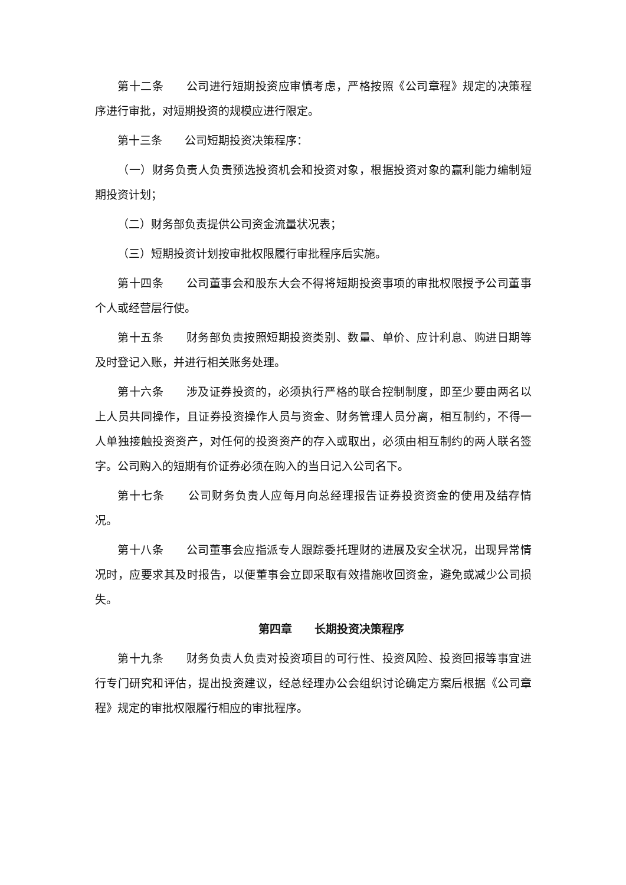第十二条 公司进行短期投资应审慎考虑，严格按照《公司章程》规定的决策程序进行审批，对短期投资的规模应进行限定。
第十三条 公司短期投资决策程序：
（一）财务负责人负责预选投资机会和投资对象，根据投资对象的赢利能力编制短期投资计划；
（二）财务部负责提供公司资金流量状况表；
（三）短期投资计划按审批权限履行审批程序后实施。
第十四条 公司董事会和股东大会不得将短期投资事项的审批权限授予公司董事个人或经营层行使。
第十五条 财务部负责按照短期投资类别、数量、单价、应计利息、购进日期等及时登记入账，并进行相关账务处理。
第十六条 涉及证券投资的，必须执行严格的联合控制制度，即至少要由两名以上人员共同操作，且证券投资操作人员与资金、财务管理人员分离，相互制约，不得一人单独接触投资资产，对任何的投资资产的存入或取出，必须由相互制约的两人联名签字。公司购入的短期有价证券必须在购入的当日记入公司名下。
第十七条 公司财务负责人应每月向总经理报告证券投资资金的使用及结存情况。
第十八条 公司董事会应指派专人跟踪委托理财的进展及安全状况，出现异常情况时，应要求其及时报告，以便董事会立即采取有效措施收回资金，避免或减少公司损失。
第四章 长期投资决策程序
第十九条 财务负责人负责对投资项目的可行性、投资风险、投资回报等事宜进行专门研究和评估，提出投资建议，经总经理办公会组织讨论确定方案后根据《公司章程》规定的审批权限履行相应的审批程序。